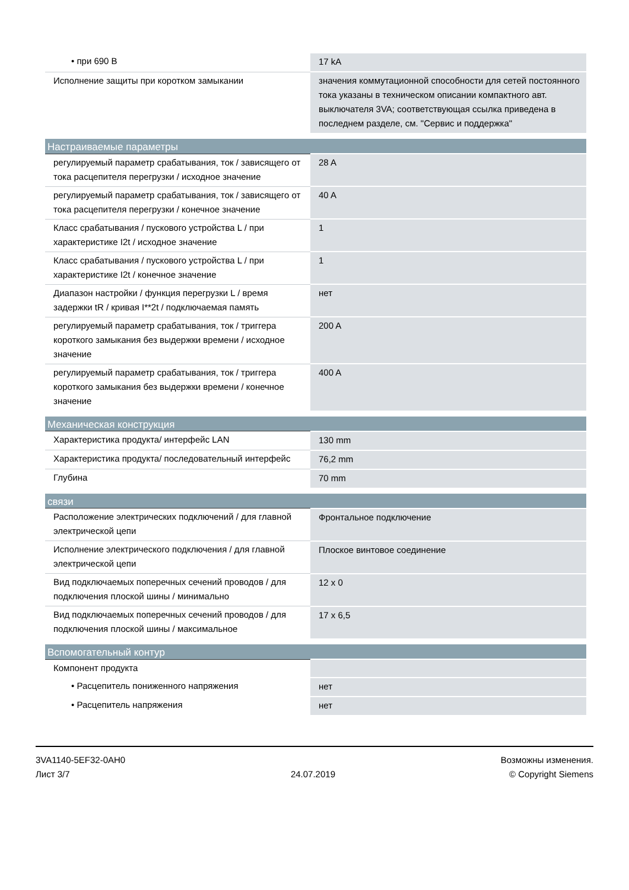| • при 690 В | 17 kA |
| Исполнение защиты при коротком замыкании | значения коммутационной способности для сетей постоянного тока указаны в техническом описании компактного авт. выключателя 3VA; соответствующая ссылка приведена в последнем разделе, см. "Сервис и поддержка" |
| Настраиваемые параметры | |
| регулируемый параметр срабатывания, ток / зависящего от тока расцепителя перегрузки / исходное значение | 28 A |
| регулируемый параметр срабатывания, ток / зависящего от тока расцепителя перегрузки / конечное значение | 40 A |
| Класс срабатывания / пускового устройства L / при характеристике I2t / исходное значение | 1 |
| Класс срабатывания / пускового устройства L / при характеристике I2t / конечное значение | 1 |
| Диапазон настройки / функция перегрузки L / время задержки tR / кривая I**2t / подключаемая память | нет |
| регулируемый параметр срабатывания, ток / триггера короткого замыкания без выдержки времени / исходное значение | 200 A |
| регулируемый параметр срабатывания, ток / триггера короткого замыкания без выдержки времени / конечное значение | 400 A |
| Механическая конструкция | |
| Характеристика продукта/ интерфейс LAN | 130 mm |
| Характеристика продукта/ последовательный интерфейс | 76,2 mm |
| Глубина | 70 mm |
| связи | |
| Расположение электрических подключений / для главной электрической цепи | Фронтальное подключение |
| Исполнение электрического подключения / для главной электрической цепи | Плоское винтовое соединение |
| Вид подключаемых поперечных сечений проводов / для подключения плоской шины / минимально | 12 x 0 |
| Вид подключаемых поперечных сечений проводов / для подключения плоской шины / максимальное | 17 x 6,5 |
| Вспомогательный контур | |
| Компонент продукта | |
| • Расцепитель пониженного напряжения | нет |
| • Расцепитель напряжения | нет |
3VA1140-5EF32-0AH0
Лист 3/7
24.07.2019
Возможны изменения.
© Copyright Siemens